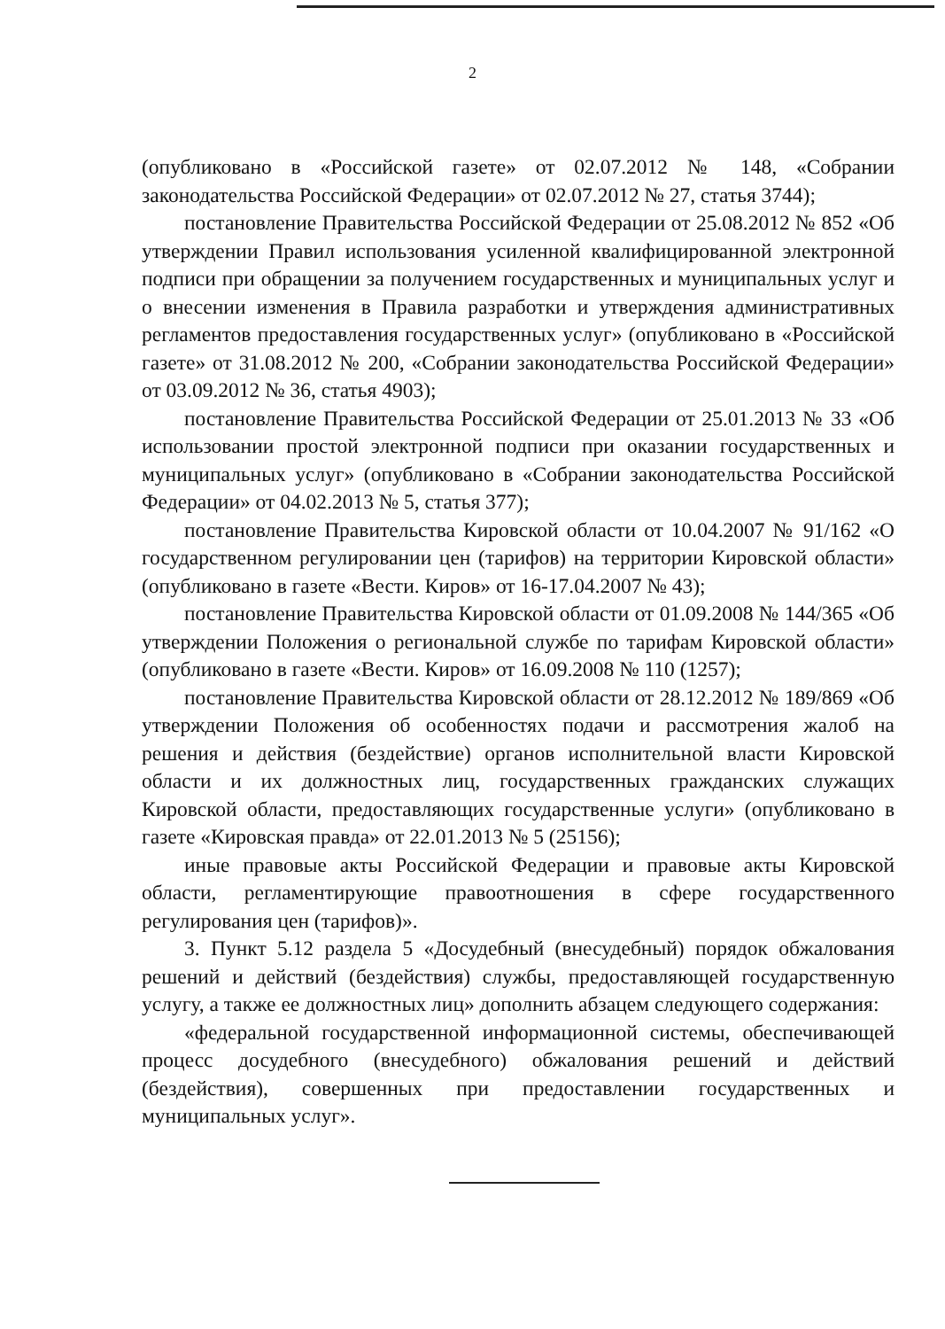2
(опубликовано в «Российской газете» от 02.07.2012 № 148, «Собрании законодательства Российской Федерации» от 02.07.2012 № 27, статья 3744);
постановление Правительства Российской Федерации от 25.08.2012 № 852 «Об утверждении Правил использования усиленной квалифицированной электронной подписи при обращении за получением государственных и муниципальных услуг и о внесении изменения в Правила разработки и утверждения административных регламентов предоставления государственных услуг» (опубликовано в «Российской газете» от 31.08.2012 № 200, «Собрании законодательства Российской Федерации» от 03.09.2012 № 36, статья 4903);
постановление Правительства Российской Федерации от 25.01.2013 № 33 «Об использовании простой электронной подписи при оказании государственных и муниципальных услуг» (опубликовано в «Собрании законодательства Российской Федерации» от 04.02.2013 № 5, статья 377);
постановление Правительства Кировской области от 10.04.2007 № 91/162 «О государственном регулировании цен (тарифов) на территории Кировской области» (опубликовано в газете «Вести. Киров» от 16-17.04.2007 № 43);
постановление Правительства Кировской области от 01.09.2008 № 144/365 «Об утверждении Положения о региональной службе по тарифам Кировской области» (опубликовано в газете «Вести. Киров» от 16.09.2008 № 110 (1257);
постановление Правительства Кировской области от 28.12.2012 № 189/869 «Об утверждении Положения об особенностях подачи и рассмотрения жалоб на решения и действия (бездействие) органов исполнительной власти Кировской области и их должностных лиц, государственных гражданских служащих Кировской области, предоставляющих государственные услуги» (опубликовано в газете «Кировская правда» от 22.01.2013 № 5 (25156);
иные правовые акты Российской Федерации и правовые акты Кировской области, регламентирующие правоотношения в сфере государственного регулирования цен (тарифов)».
3. Пункт 5.12 раздела 5 «Досудебный (внесудебный) порядок обжалования решений и действий (бездействия) службы, предоставляющей государственную услугу, а также ее должностных лиц» дополнить абзацем следующего содержания:
«федеральной государственной информационной системы, обеспечивающей процесс досудебного (внесудебного) обжалования решений и действий (бездействия), совершенных при предоставлении государственных и муниципальных услуг».